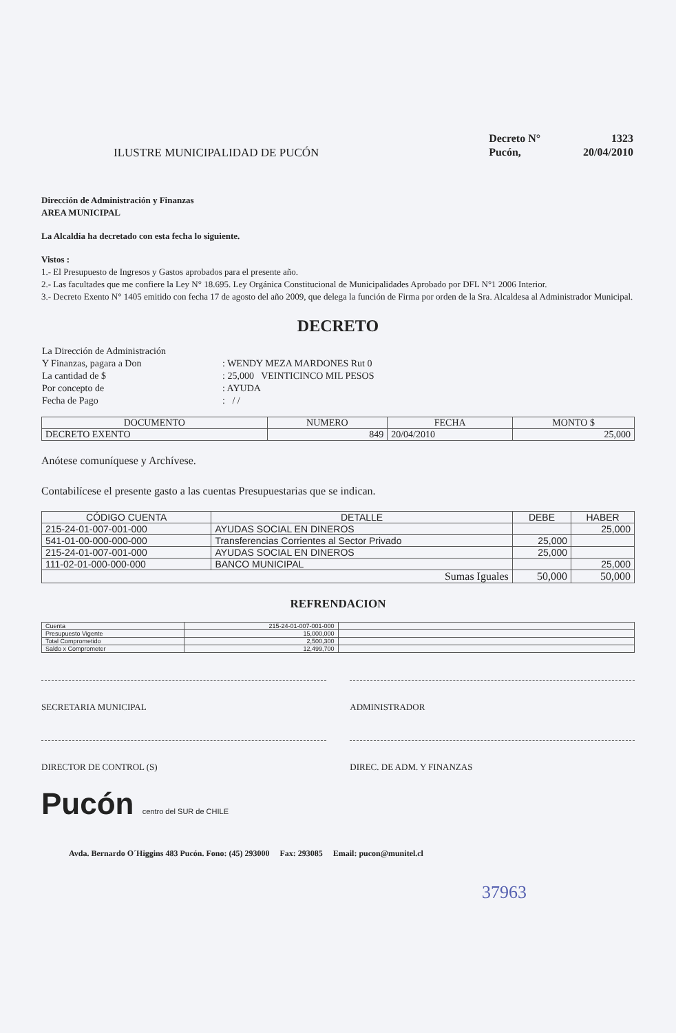ILUSTRE MUNICIPALIDAD DE PUCÓN
| Decreto N° | 1323 |
| Pucón, | 20/04/2010 |
Dirección de Administración y Finanzas
AREA MUNICIPAL
La Alcaldía ha decretado con esta fecha lo siguiente.
Vistos :
1.- El Presupuesto de Ingresos y Gastos aprobados para el presente año.
2.- Las facultades que me confiere la Ley N° 18.695. Ley Orgánica Constitucional de Municipalidades Aprobado por DFL N°1 2006 Interior.
3.- Decreto Exento N° 1405 emitido con fecha 17 de agosto del año 2009, que delega la función de Firma por orden de la Sra. Alcaldesa al Administrador Municipal.
DECRETO
| La Dirección de Administración | |
| Y Finanzas, pagara a Don | : WENDY MEZA MARDONES Rut 0 |
| La cantidad de $ | : 25,000 VEINTICINCO MIL PESOS |
| Por concepto de | : AYUDA |
| Fecha de Pago | : / / |
| DOCUMENTO | NUMERO | FECHA | MONTO $ |
| --- | --- | --- | --- |
| DECRETO EXENTO | 849 | 20/04/2010 | 25,000 |
Anótese comuníquese y Archívese.
Contabilícese el presente gasto a las cuentas Presupuestarias que se indican.
| CÓDIGO CUENTA | DETALLE | DEBE | HABER |
| --- | --- | --- | --- |
| 215-24-01-007-001-000 | AYUDAS SOCIAL EN DINEROS | | 25,000 |
| 541-01-00-000-000-000 | Transferencias Corrientes al Sector Privado | 25,000 | |
| 215-24-01-007-001-000 | AYUDAS SOCIAL EN DINEROS | 25,000 | |
| 111-02-01-000-000-000 | BANCO MUNICIPAL | | 25,000 |
| Sumas Iguales | | 50,000 | 50,000 |
REFRENDACION
| Cuenta | 215-24-01-007-001-000 | |
| Presupuesto Vigente | 15,000,000 | |
| Total Comprometido | 2,500,300 | |
| Saldo x Comprometer | 12,499,700 | |
SECRETARIA MUNICIPAL ADMINISTRADOR
DIRECTOR DE CONTROL (S) DIREC. DE ADM. Y FINANZAS
Pucón centro del SUR de CHILE
Avda. Bernardo O´Higgins 483 Pucón. Fono: (45) 293000 Fax: 293085 Email: pucon@munitel.cl
37963